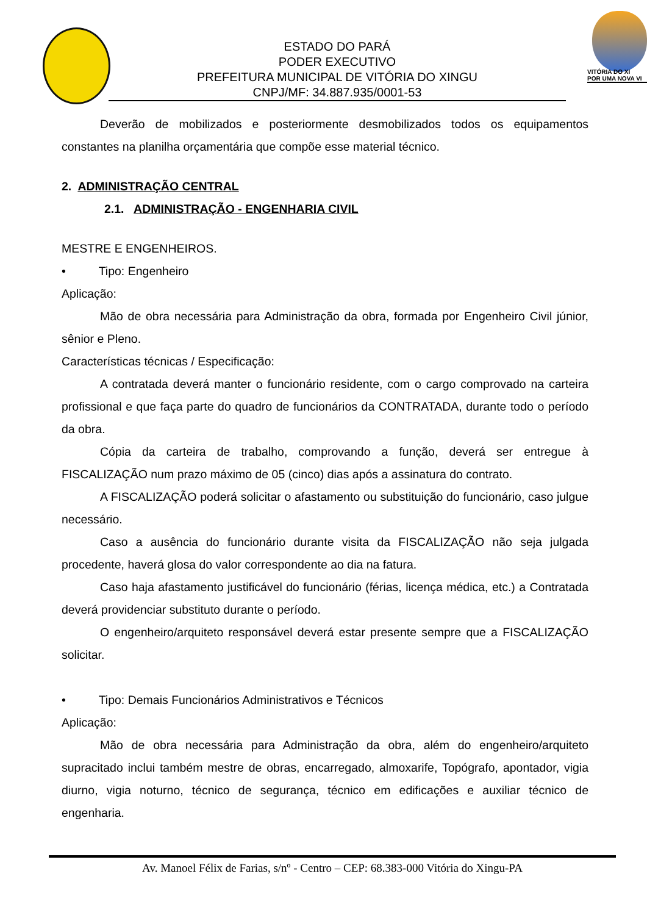ESTADO DO PARÁ
PODER EXECUTIVO
PREFEITURA MUNICIPAL DE VITÓRIA DO XINGU
CNPJ/MF: 34.887.935/0001-53
VITÓRIA DO XI
POR UMA NOVA VI
Deverão de mobilizados e posteriormente desmobilizados todos os equipamentos constantes na planilha orçamentária que compõe esse material técnico.
2. ADMINISTRAÇÃO CENTRAL
2.1. ADMINISTRAÇÃO - ENGENHARIA CIVIL
MESTRE E ENGENHEIROS.
• Tipo: Engenheiro
Aplicação:
Mão de obra necessária para Administração da obra, formada por Engenheiro Civil júnior, sênior e Pleno.
Características técnicas / Especificação:
A contratada deverá manter o funcionário residente, com o cargo comprovado na carteira profissional e que faça parte do quadro de funcionários da CONTRATADA, durante todo o período da obra.
Cópia da carteira de trabalho, comprovando a função, deverá ser entregue à FISCALIZAÇÃO num prazo máximo de 05 (cinco) dias após a assinatura do contrato.
A FISCALIZAÇÃO poderá solicitar o afastamento ou substituição do funcionário, caso julgue necessário.
Caso a ausência do funcionário durante visita da FISCALIZAÇÃO não seja julgada procedente, haverá glosa do valor correspondente ao dia na fatura.
Caso haja afastamento justificável do funcionário (férias, licença médica, etc.) a Contratada deverá providenciar substituto durante o período.
O engenheiro/arquiteto responsável deverá estar presente sempre que a FISCALIZAÇÃO solicitar.
• Tipo: Demais Funcionários Administrativos e Técnicos
Aplicação:
Mão de obra necessária para Administração da obra, além do engenheiro/arquiteto supracitado inclui também mestre de obras, encarregado, almoxarife, Topógrafo, apontador, vigia diurno, vigia noturno, técnico de segurança, técnico em edificações e auxiliar técnico de engenharia.
Av. Manoel Félix de Farias, s/nº - Centro – CEP: 68.383-000 Vitória do Xingu-PA